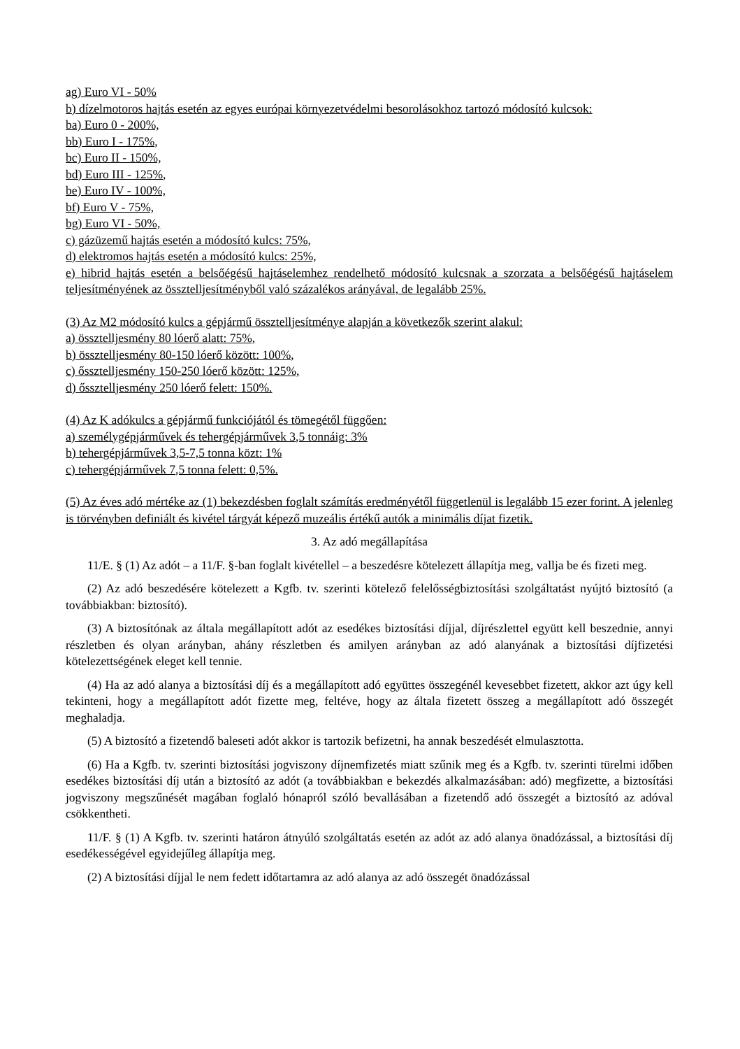ag) Euro VI - 50%
b) dízelmotoros hajtás esetén az egyes európai környezetvédelmi besorolásokhoz tartozó módosító kulcsok:
ba) Euro 0 - 200%,
bb) Euro I - 175%,
bc) Euro II - 150%,
bd) Euro III - 125%,
be) Euro IV - 100%,
bf) Euro V - 75%,
bg) Euro VI - 50%,
c) gázüzemű hajtás esetén a módosító kulcs: 75%,
d) elektromos hajtás esetén a módosító kulcs: 25%,
e) hibrid hajtás esetén a belsőégésű hajtáselemhez rendelhető módosító kulcsnak a szorzata a belsőégésű hajtáselem teljesítményének az össztelljesítményből való százalékos arányával, de legalább 25%.
(3) Az M2 módosító kulcs a gépjármű össztelljesítménye alapján a következők szerint alakul:
a) össztelljesmény 80 lóerő alatt: 75%,
b) össztelljesmény 80-150 lóerő között: 100%,
c) őssztelljesmény 150-250 lóerő között: 125%,
d) őssztelljesmény 250 lóerő felett: 150%.
(4) Az K adókulcs a gépjármű funkciójától és tömegétől függően:
a) személygépjárművek és tehergépjárművek 3,5 tonnáig: 3%
b) tehergépjárművek 3,5-7,5 tonna közt: 1%
c) tehergépjárművek 7,5 tonna felett: 0,5%.
(5) Az éves adó mértéke az (1) bekezdésben foglalt számítás eredményétől függetlenül is legalább 15 ezer forint. A jelenleg is törvényben definiált és kivétel tárgyát képező muzeális értékű autók a minimális díjat fizetik.
3. Az adó megállapítása
11/E. § (1) Az adót – a 11/F. §-ban foglalt kivétellel – a beszedésre kötelezett állapítja meg, vallja be és fizeti meg.
(2) Az adó beszedésére kötelezett a Kgfb. tv. szerinti kötelező felelősségbiztosítási szolgáltatást nyújtó biztosító (a továbbiakban: biztosító).
(3) A biztosítónak az általa megállapított adót az esedékes biztosítási díjjal, díjrészlettel együtt kell beszednie, annyi részletben és olyan arányban, ahány részletben és amilyen arányban az adó alanyának a biztosítási díjfizetési kötelezettségének eleget kell tennie.
(4) Ha az adó alanya a biztosítási díj és a megállapított adó együttes összegénél kevesebbet fizetett, akkor azt úgy kell tekinteni, hogy a megállapított adót fizette meg, feltéve, hogy az általa fizetett összeg a megállapított adó összegét meghaladja.
(5) A biztosító a fizetendő baleseti adót akkor is tartozik befizetni, ha annak beszedését elmulasztotta.
(6) Ha a Kgfb. tv. szerinti biztosítási jogviszony díjnemfizetés miatt szűnik meg és a Kgfb. tv. szerinti türelmi időben esedékes biztosítási díj után a biztosító az adót (a továbbiakban e bekezdés alkalmazásában: adó) megfizette, a biztosítási jogviszony megszűnését magában foglaló hónapról szóló bevallásában a fizetendő adó összegét a biztosító az adóval csökkentheti.
11/F. § (1) A Kgfb. tv. szerinti határon átnyúló szolgáltatás esetén az adót az adó alanya önadózással, a biztosítási díj esedékességével egyidejűleg állapítja meg.
(2) A biztosítási díjjal le nem fedett időtartamra az adó alanya az adó összegét önadózással